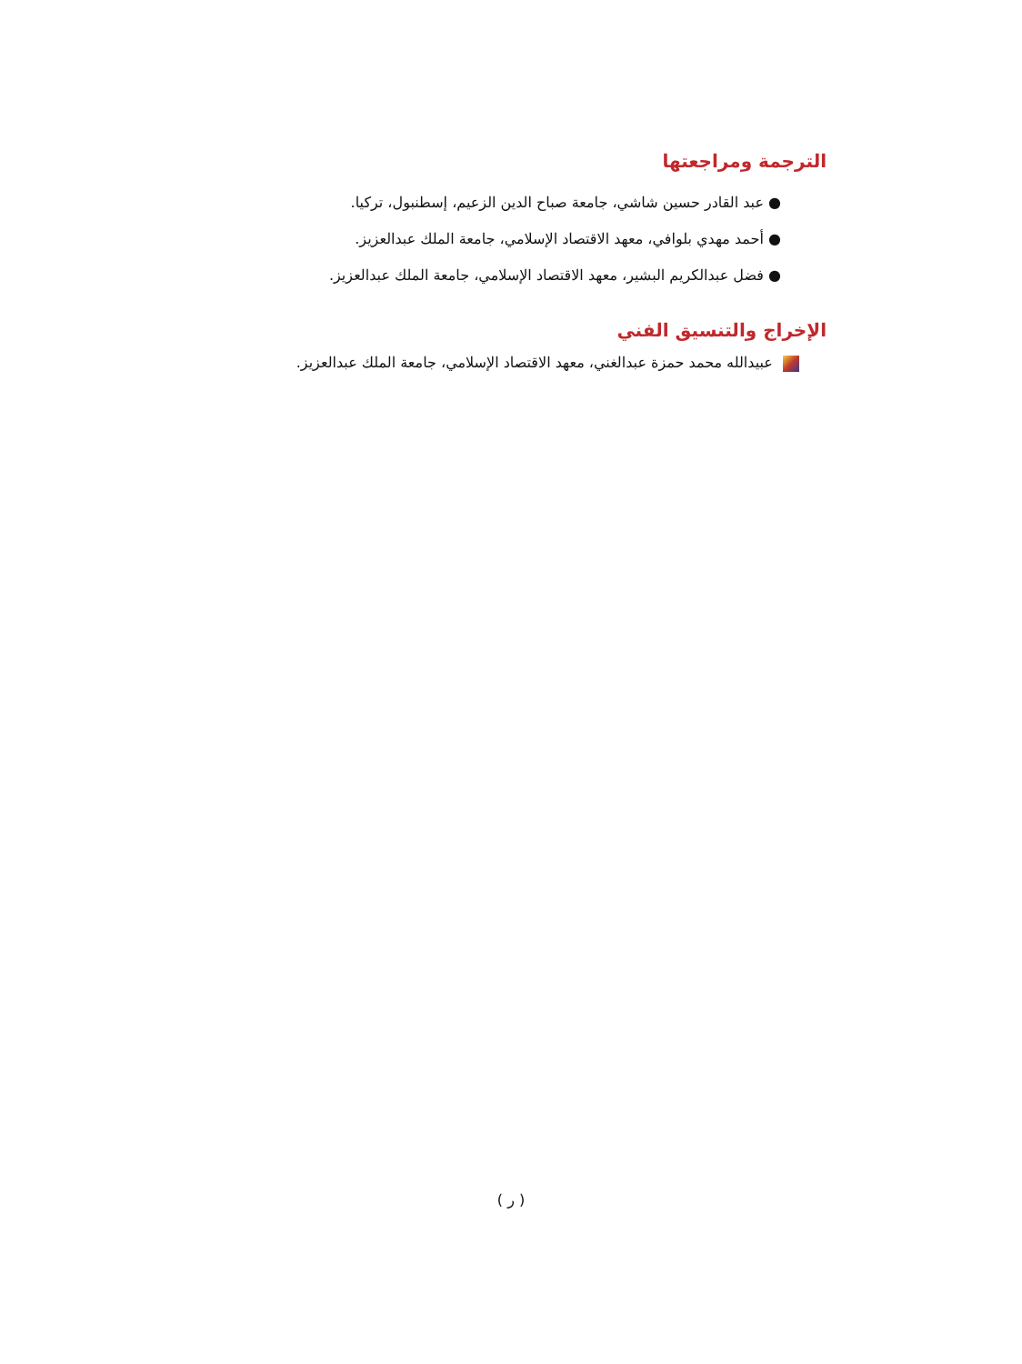الترجمة ومراجعتها
● عبد القادر حسين شاشي، جامعة صباح الدين الزعيم، إسطنبول، تركيا.
● أحمد مهدي بلوافي، معهد الاقتصاد الإسلامي، جامعة الملك عبدالعزيز.
● فضل عبدالكريم البشير، معهد الاقتصاد الإسلامي، جامعة الملك عبدالعزيز.
الإخراج والتنسيق الفني
عبيدالله محمد حمزة عبدالغني، معهد الاقتصاد الإسلامي، جامعة الملك عبدالعزيز.
( ر )